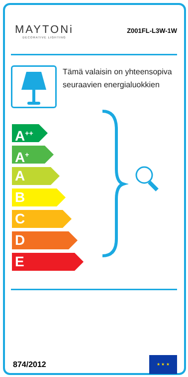MAYTONi
DECORATIVE LIGHTING
Z001FL-L3W-1W
Tämä valaisin on yhteensopiva seuraavien energialuokkien
A<sup>++</sup>
A<sup>+</sup>
A
B
C
D
E
874/2012
★ ★ ★